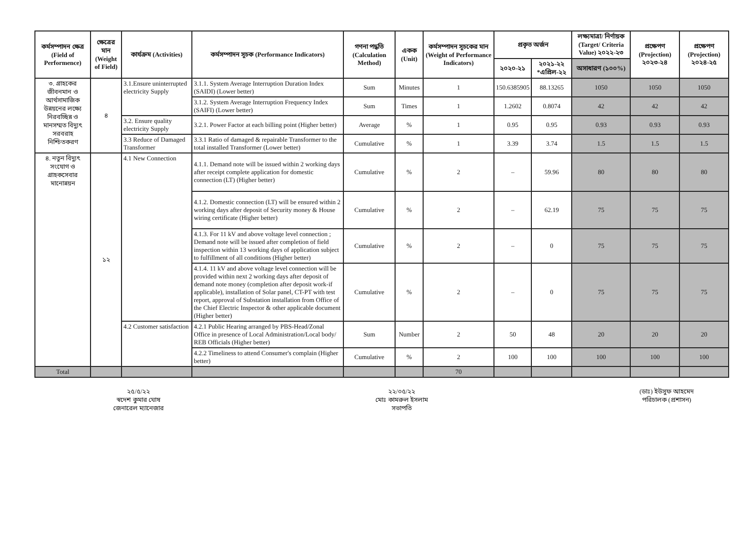| কর্মসম্পাদন ক্ষেত্র (Field of Performence) | ক্ষেত্রের মান (Weight of Field) | কার্যক্রম (Activities) | কর্মসম্পাদন সূচক (Performance Indicators) | গণনা পদ্ধতি (Calculation Method) | একক (Unit) | কর্মসম্পাদন সূচকের মান (Weight of Performance Indicators) | প্রকৃত অর্জন | | লক্ষ্যমাত্রা/ নির্ণায়ক (Target/ Criteria Value) ২০২২-২৩ | প্রক্ষেপণ (Projection) ২০২৩-২৪ | প্রক্ষেপণ (Projection) ২০২৪-২৫ |
| --- | --- | --- | --- | --- | --- | --- | --- | --- | --- | --- | --- |
| | | | | | | | ২০২০-২১ | ২০২১-২২ *এপ্রিল-২২ | অসাধারণ (১০০%) | | |
| ৩. গ্রাহকের জীবনমান ও আর্থসামাজিক উন্নয়নের লক্ষ্যে নিরবচ্ছিন্ন ও মানসম্মত বিদ্যুৎ সরবরাহ নিশ্চিতকরণ | ৪ | 3.1.Ensure uninterrupted electricity Supply | 3.1.1. System Average Interruption Duration Index (SAIDI) (Lower better) | Sum | Minutes | 1 | 150.6385905 | 88.13265 | 1050 | 1050 | 1050 |
| | | | 3.1.2. System Average Interruption Frequency Index (SAIFI) (Lower better) | Sum | Times | 1 | 1.2602 | 0.8074 | 42 | 42 | 42 |
| | | 3.2. Ensure quality electricity Supply | 3.2.1. Power Factor at each billing point (Higher better) | Average | % | 1 | 0.95 | 0.95 | 0.93 | 0.93 | 0.93 |
| | | 3.3 Reduce of Damaged Transformer | 3.3.1 Ratio of damaged & repairable Transformer to the total installed Transformer (Lower better) | Cumulative | % | 1 | 3.39 | 3.74 | 1.5 | 1.5 | 1.5 |
| ৪. নতুন বিদ্যুৎ সংযোগ ও গ্রাহকসেবার মানোন্নয়ন | ১২ | 4.1 New Connection | 4.1.1. Demand note will be issued within 2 working days after receipt complete application for domestic connection (LT) (Higher better) | Cumulative | % | 2 | – | 59.96 | 80 | 80 | 80 |
| | | | 4.1.2. Domestic connection (LT) will be ensured within 2 working days after deposit of Security money & House wiring certificate (Higher better) | Cumulative | % | 2 | – | 62.19 | 75 | 75 | 75 |
| | | | 4.1.3. For 11 kV and above voltage level connection ; Demand note will be issued after completion of field inspection within 13 working days of application subject to fulfillment of all conditions (Higher better) | Cumulative | % | 2 | – | 0 | 75 | 75 | 75 |
| | | | 4.1.4. 11 kV and above voltage level connection will be provided within next 2 working days after deposit of demand note money (completion after deposit work-if applicable), installation of Solar panel, CT-PT with test report, approval of Substation installation from Office of the Chief Electric Inspector & other applicable document (Higher better) | Cumulative | % | 2 | – | 0 | 75 | 75 | 75 |
| | | 4.2 Customer satisfaction | 4.2.1 Public Hearing arranged by PBS-Head/Zonal Office in presence of Local Administration/Local body/ REB Officials (Higher better) | Sum | Number | 2 | 50 | 48 | 20 | 20 | 20 |
| | | | 4.2.2 Timeliness to attend Consumer's complain (Higher better) | Cumulative | % | 2 | 100 | 100 | 100 | 100 | 100 |
| Total | | | | | | 70 | | | | | |
২৫/৫/২২
স্বদেশ কুমার ঘোষ
জেনারেল ম্যানেজার
২২/০৫/২২
মোঃ কামরুল ইসলাম
সভাপতি
(ডাঃ) ইউসুফ আহমেদ
পরিচালক (প্রশাসন)